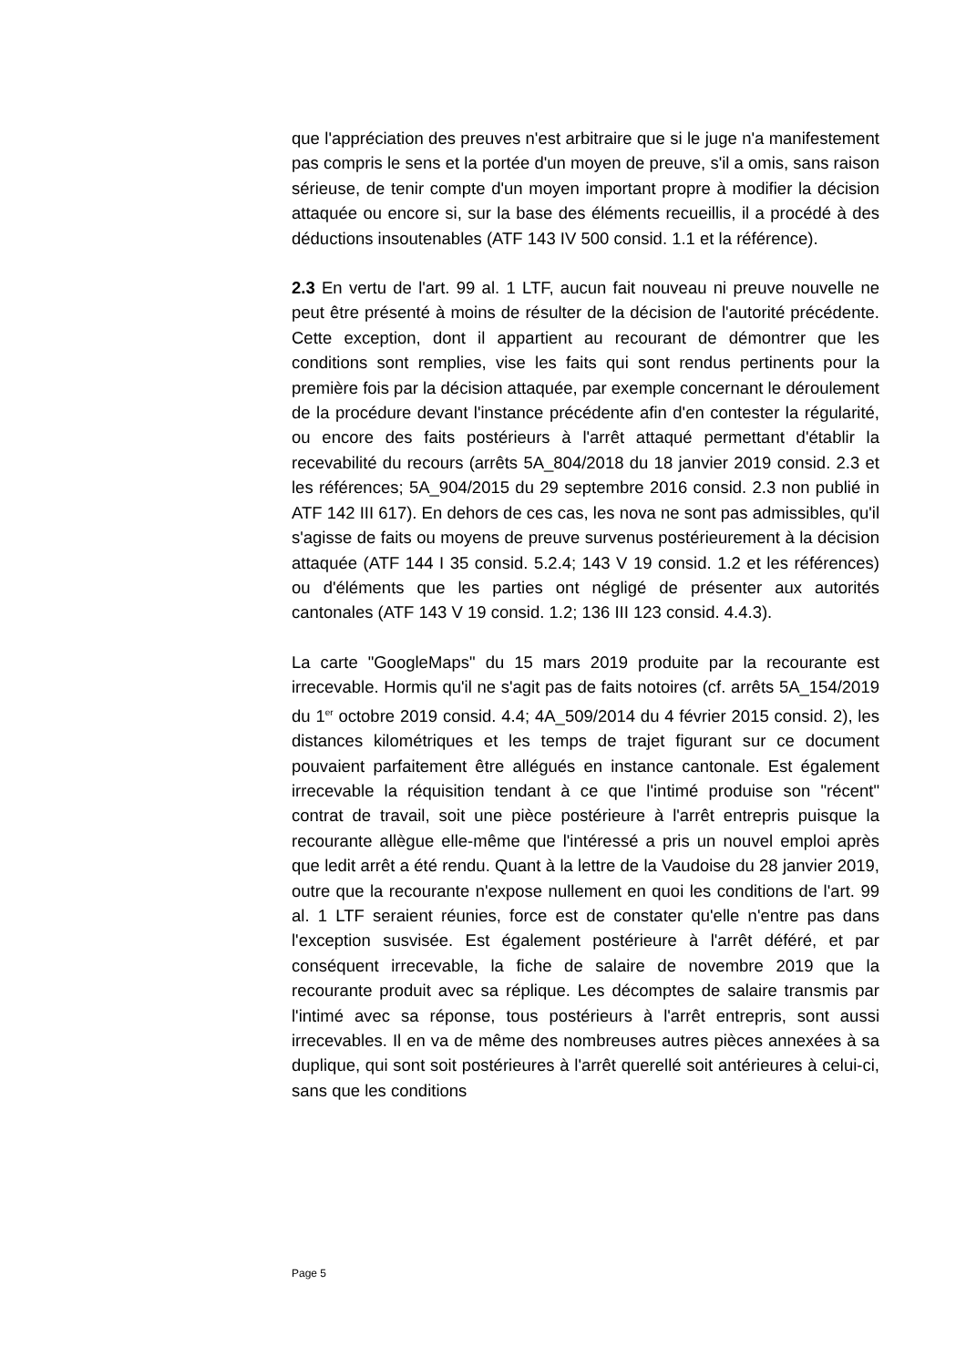que l'appréciation des preuves n'est arbitraire que si le juge n'a manifestement pas compris le sens et la portée d'un moyen de preuve, s'il a omis, sans raison sérieuse, de tenir compte d'un moyen important propre à modifier la décision attaquée ou encore si, sur la base des éléments recueillis, il a procédé à des déductions insoutenables (ATF 143 IV 500 consid. 1.1 et la référence).
2.3 En vertu de l'art. 99 al. 1 LTF, aucun fait nouveau ni preuve nouvelle ne peut être présenté à moins de résulter de la décision de l'autorité précédente. Cette exception, dont il appartient au recourant de démontrer que les conditions sont remplies, vise les faits qui sont rendus pertinents pour la première fois par la décision attaquée, par exemple concernant le déroulement de la procédure devant l'instance précédente afin d'en contester la régularité, ou encore des faits postérieurs à l'arrêt attaqué permettant d'établir la recevabilité du recours (arrêts 5A_804/2018 du 18 janvier 2019 consid. 2.3 et les références; 5A_904/2015 du 29 septembre 2016 consid. 2.3 non publié in ATF 142 III 617). En dehors de ces cas, les nova ne sont pas admissibles, qu'il s'agisse de faits ou moyens de preuve survenus postérieurement à la décision attaquée (ATF 144 I 35 consid. 5.2.4; 143 V 19 consid. 1.2 et les références) ou d'éléments que les parties ont négligé de présenter aux autorités cantonales (ATF 143 V 19 consid. 1.2; 136 III 123 consid. 4.4.3).
La carte "GoogleMaps" du 15 mars 2019 produite par la recourante est irrecevable. Hormis qu'il ne s'agit pas de faits notoires (cf. arrêts 5A_154/2019 du 1<sup>er</sup> octobre 2019 consid. 4.4; 4A_509/2014 du 4 février 2015 consid. 2), les distances kilométriques et les temps de trajet figurant sur ce document pouvaient parfaitement être allégués en instance cantonale. Est également irrecevable la réquisition tendant à ce que l'intimé produise son "récent" contrat de travail, soit une pièce postérieure à l'arrêt entrepris puisque la recourante allègue elle-même que l'intéressé a pris un nouvel emploi après que ledit arrêt a été rendu. Quant à la lettre de la Vaudoise du 28 janvier 2019, outre que la recourante n'expose nullement en quoi les conditions de l'art. 99 al. 1 LTF seraient réunies, force est de constater qu'elle n'entre pas dans l'exception susvisée. Est également postérieure à l'arrêt déféré, et par conséquent irrecevable, la fiche de salaire de novembre 2019 que la recourante produit avec sa réplique. Les décomptes de salaire transmis par l'intimé avec sa réponse, tous postérieurs à l'arrêt entrepris, sont aussi irrecevables. Il en va de même des nombreuses autres pièces annexées à sa duplique, qui sont soit postérieures à l'arrêt querellé soit antérieures à celui-ci, sans que les conditions
Page 5